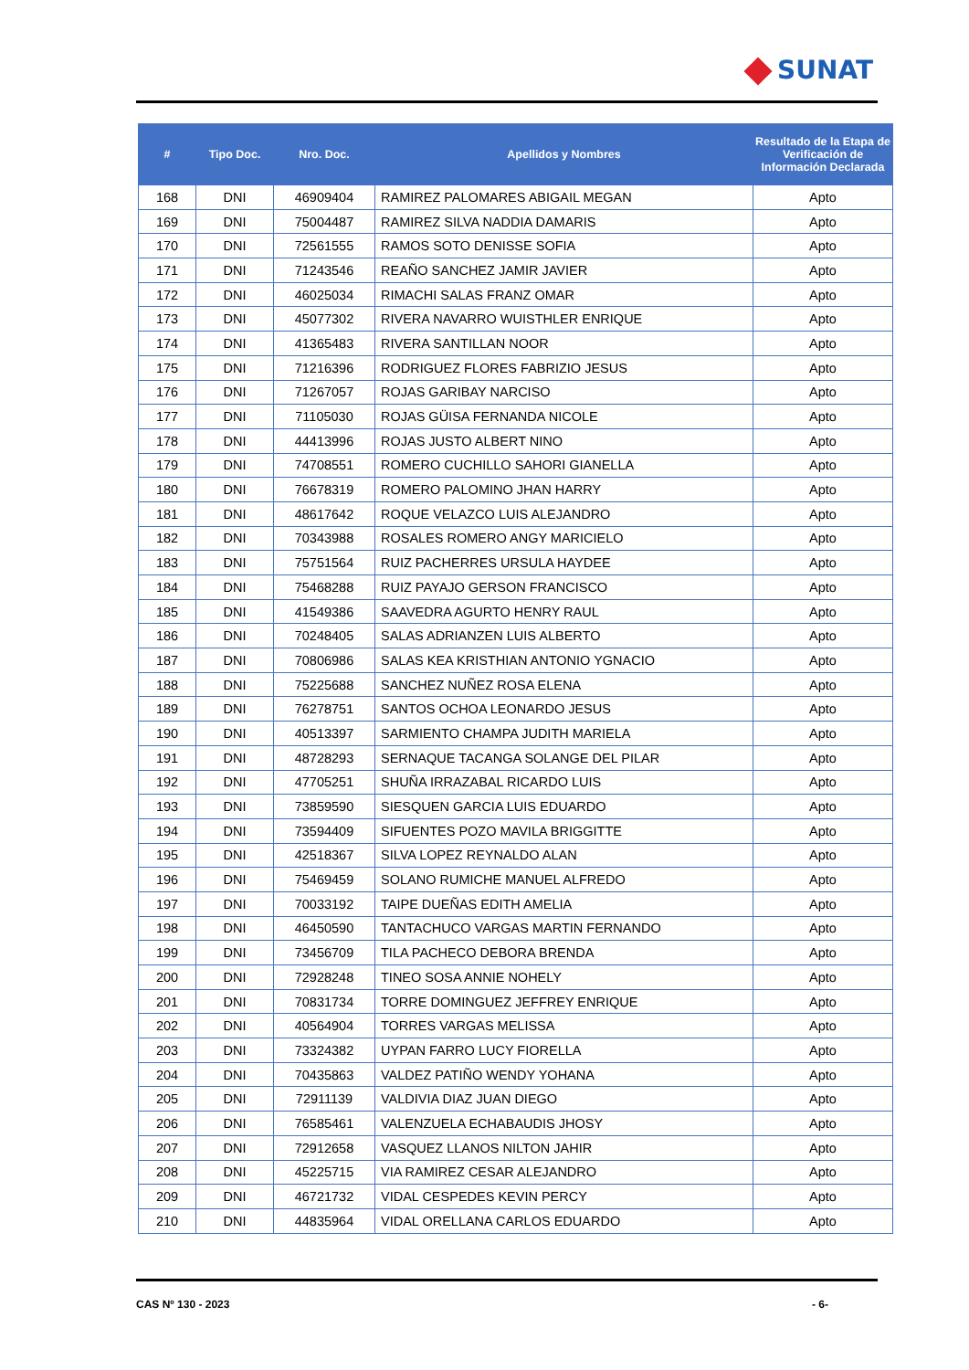SUNAT
| # | Tipo Doc. | Nro. Doc. | Apellidos y Nombres | Resultado de la Etapa de Verificación de Información Declarada |
| --- | --- | --- | --- | --- |
| 168 | DNI | 46909404 | RAMIREZ PALOMARES ABIGAIL MEGAN | Apto |
| 169 | DNI | 75004487 | RAMIREZ SILVA NADDIA DAMARIS | Apto |
| 170 | DNI | 72561555 | RAMOS SOTO DENISSE SOFIA | Apto |
| 171 | DNI | 71243546 | REAÑO SANCHEZ JAMIR JAVIER | Apto |
| 172 | DNI | 46025034 | RIMACHI SALAS FRANZ OMAR | Apto |
| 173 | DNI | 45077302 | RIVERA NAVARRO WUISTHLER ENRIQUE | Apto |
| 174 | DNI | 41365483 | RIVERA SANTILLAN NOOR | Apto |
| 175 | DNI | 71216396 | RODRIGUEZ FLORES FABRIZIO JESUS | Apto |
| 176 | DNI | 71267057 | ROJAS GARIBAY NARCISO | Apto |
| 177 | DNI | 71105030 | ROJAS GÜISA FERNANDA NICOLE | Apto |
| 178 | DNI | 44413996 | ROJAS JUSTO ALBERT NINO | Apto |
| 179 | DNI | 74708551 | ROMERO CUCHILLO SAHORI GIANELLA | Apto |
| 180 | DNI | 76678319 | ROMERO PALOMINO JHAN HARRY | Apto |
| 181 | DNI | 48617642 | ROQUE VELAZCO LUIS ALEJANDRO | Apto |
| 182 | DNI | 70343988 | ROSALES ROMERO ANGY MARICIELO | Apto |
| 183 | DNI | 75751564 | RUIZ PACHERRES URSULA HAYDEE | Apto |
| 184 | DNI | 75468288 | RUIZ PAYAJO GERSON FRANCISCO | Apto |
| 185 | DNI | 41549386 | SAAVEDRA AGURTO HENRY RAUL | Apto |
| 186 | DNI | 70248405 | SALAS ADRIANZEN LUIS ALBERTO | Apto |
| 187 | DNI | 70806986 | SALAS KEA KRISTHIAN ANTONIO YGNACIO | Apto |
| 188 | DNI | 75225688 | SANCHEZ NUÑEZ ROSA ELENA | Apto |
| 189 | DNI | 76278751 | SANTOS OCHOA LEONARDO JESUS | Apto |
| 190 | DNI | 40513397 | SARMIENTO CHAMPA JUDITH MARIELA | Apto |
| 191 | DNI | 48728293 | SERNAQUE TACANGA SOLANGE DEL PILAR | Apto |
| 192 | DNI | 47705251 | SHUÑA IRRAZABAL RICARDO LUIS | Apto |
| 193 | DNI | 73859590 | SIESQUEN GARCIA LUIS EDUARDO | Apto |
| 194 | DNI | 73594409 | SIFUENTES POZO MAVILA BRIGGITTE | Apto |
| 195 | DNI | 42518367 | SILVA LOPEZ REYNALDO ALAN | Apto |
| 196 | DNI | 75469459 | SOLANO RUMICHE MANUEL ALFREDO | Apto |
| 197 | DNI | 70033192 | TAIPE DUEÑAS EDITH AMELIA | Apto |
| 198 | DNI | 46450590 | TANTACHUCO VARGAS MARTIN FERNANDO | Apto |
| 199 | DNI | 73456709 | TILA PACHECO DEBORA BRENDA | Apto |
| 200 | DNI | 72928248 | TINEO SOSA ANNIE NOHELY | Apto |
| 201 | DNI | 70831734 | TORRE DOMINGUEZ JEFFREY ENRIQUE | Apto |
| 202 | DNI | 40564904 | TORRES VARGAS MELISSA | Apto |
| 203 | DNI | 73324382 | UYPAN FARRO LUCY FIORELLA | Apto |
| 204 | DNI | 70435863 | VALDEZ PATIÑO WENDY YOHANA | Apto |
| 205 | DNI | 72911139 | VALDIVIA DIAZ JUAN DIEGO | Apto |
| 206 | DNI | 76585461 | VALENZUELA ECHABAUDIS JHOSY | Apto |
| 207 | DNI | 72912658 | VASQUEZ LLANOS NILTON JAHIR | Apto |
| 208 | DNI | 45225715 | VIA RAMIREZ CESAR ALEJANDRO | Apto |
| 209 | DNI | 46721732 | VIDAL CESPEDES KEVIN PERCY | Apto |
| 210 | DNI | 44835964 | VIDAL ORELLANA CARLOS EDUARDO | Apto |
CAS Nº 130 - 2023 - 6-